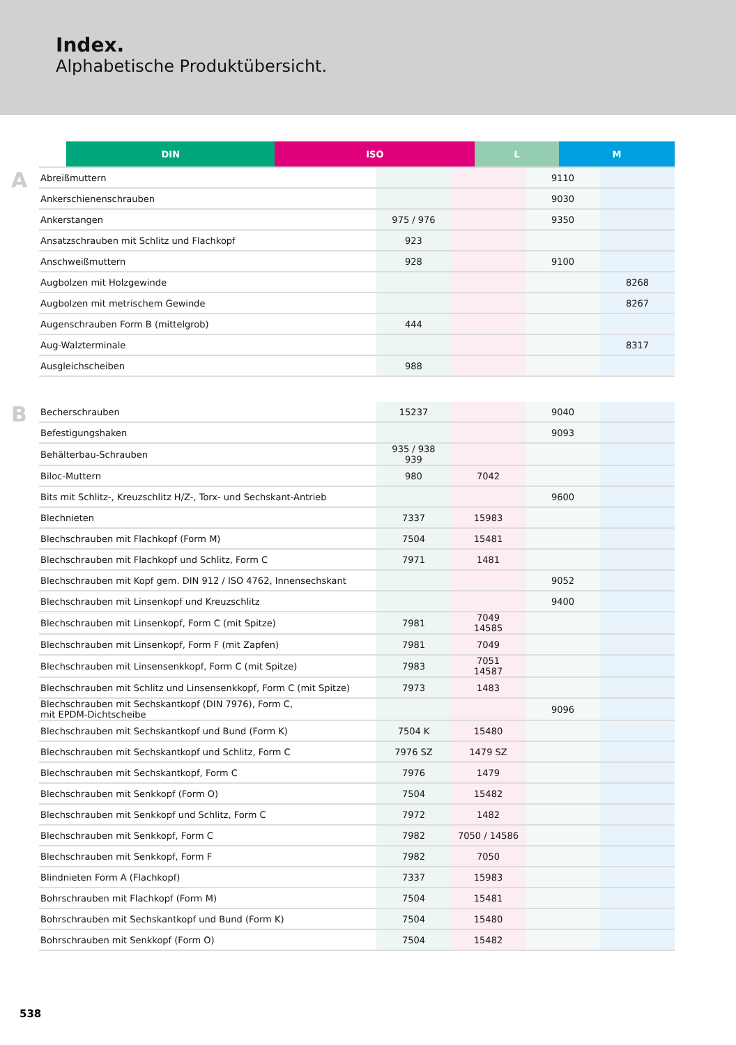Index.
Alphabetische Produktübersicht.
| | DIN | ISO | L | M |
| --- | --- | --- | --- | --- |
A
| Abreißmuttern | | | 9110 | |
| Ankerschienenschrauben | | | 9030 | |
| Ankerstangen | 975 / 976 | | 9350 | |
| Ansatzschrauben mit Schlitz und Flachkopf | 923 | | | |
| Anschweißmuttern | 928 | | 9100 | |
| Augbolzen mit Holzgewinde | | | | 8268 |
| Augbolzen mit metrischem Gewinde | | | | 8267 |
| Augenschrauben Form B (mittelgrob) | 444 | | | |
| Aug-Walzterminale | | | | 8317 |
| Ausgleichscheiben | 988 | | | |
B
| Becherschrauben | 15237 | | 9040 | |
| Befestigungshaken | | | 9093 | |
| Behälterbau-Schrauben | 935 / 938 939 | | | |
| Biloc-Muttern | 980 | 7042 | | |
| Bits mit Schlitz-, Kreuzschlitz H/Z-, Torx- und Sechskant-Antrieb | | | 9600 | |
| Blechnieten | 7337 | 15983 | | |
| Blechschrauben mit Flachkopf (Form M) | 7504 | 15481 | | |
| Blechschrauben mit Flachkopf und Schlitz, Form C | 7971 | 1481 | | |
| Blechschrauben mit Kopf gem. DIN 912 / ISO 4762, Innensechskant | | | 9052 | |
| Blechschrauben mit Linsenkopf und Kreuzschlitz | | | 9400 | |
| Blechschrauben mit Linsenkopf, Form C (mit Spitze) | 7981 | 7049 14585 | | |
| Blechschrauben mit Linsenkopf, Form F (mit Zapfen) | 7981 | 7049 | | |
| Blechschrauben mit Linsensenkkopf, Form C (mit Spitze) | 7983 | 7051 14587 | | |
| Blechschrauben mit Schlitz und Linsensenkkopf, Form C (mit Spitze) | 7973 | 1483 | | |
| Blechschrauben mit Sechskantkopf (DIN 7976), Form C, mit EPDM-Dichtscheibe | | | 9096 | |
| Blechschrauben mit Sechskantkopf und Bund (Form K) | 7504 K | 15480 | | |
| Blechschrauben mit Sechskantkopf und Schlitz, Form C | 7976 SZ | 1479 SZ | | |
| Blechschrauben mit Sechskantkopf, Form C | 7976 | 1479 | | |
| Blechschrauben mit Senkkopf (Form O) | 7504 | 15482 | | |
| Blechschrauben mit Senkkopf und Schlitz, Form C | 7972 | 1482 | | |
| Blechschrauben mit Senkkopf, Form C | 7982 | 7050 / 14586 | | |
| Blechschrauben mit Senkkopf, Form F | 7982 | 7050 | | |
| Blindnieten Form A (Flachkopf) | 7337 | 15983 | | |
| Bohrschrauben mit Flachkopf (Form M) | 7504 | 15481 | | |
| Bohrschrauben mit Sechskantkopf und Bund (Form K) | 7504 | 15480 | | |
| Bohrschrauben mit Senkkopf (Form O) | 7504 | 15482 | | |
538